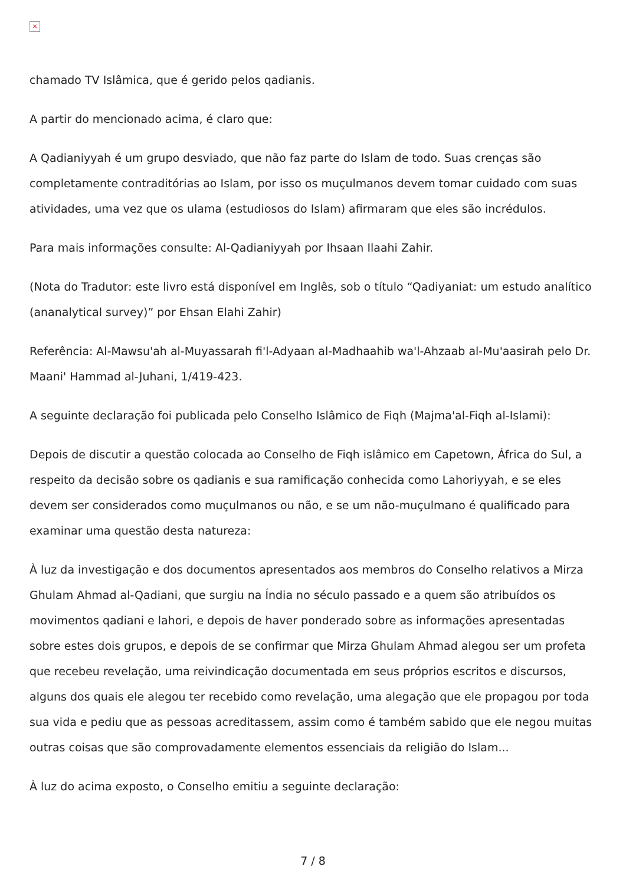×
chamado TV Islâmica, que é gerido pelos qadianis.
A partir do mencionado acima, é claro que:
A Qadianiyyah é um grupo desviado, que não faz parte do Islam de todo. Suas crenças são completamente contraditórias ao Islam, por isso os muçulmanos devem tomar cuidado com suas atividades, uma vez que os ulama (estudiosos do Islam) afirmaram que eles são incrédulos.
Para mais informações consulte: Al-Qadianiyyah por Ihsaan Ilaahi Zahir.
(Nota do Tradutor: este livro está disponível em Inglês, sob o título “Qadiyaniat: um estudo analítico (ananalytical survey)” por Ehsan Elahi Zahir)
Referência: Al-Mawsu'ah al-Muyassarah fi'l-Adyaan al-Madhaahib wa'l-Ahzaab al-Mu'aasirah pelo Dr. Maani' Hammad al-Juhani, 1/419-423.
A seguinte declaração foi publicada pelo Conselho Islâmico de Fiqh (Majma'al-Fiqh al-Islami):
Depois de discutir a questão colocada ao Conselho de Fiqh islâmico em Capetown, África do Sul, a respeito da decisão sobre os qadianis e sua ramificação conhecida como Lahoriyyah, e se eles devem ser considerados como muçulmanos ou não, e se um não-muçulmano é qualificado para examinar uma questão desta natureza:
À luz da investigação e dos documentos apresentados aos membros do Conselho relativos a Mirza Ghulam Ahmad al-Qadiani, que surgiu na Índia no século passado e a quem são atribuídos os movimentos qadiani e lahori, e depois de haver ponderado sobre as informações apresentadas sobre estes dois grupos, e depois de se confirmar que Mirza Ghulam Ahmad alegou ser um profeta que recebeu revelação, uma reivindicação documentada em seus próprios escritos e discursos, alguns dos quais ele alegou ter recebido como revelação, uma alegação que ele propagou por toda sua vida e pediu que as pessoas acreditassem, assim como é também sabido que ele negou muitas outras coisas que são comprovadamente elementos essenciais da religião do Islam...
À luz do acima exposto, o Conselho emitiu a seguinte declaração:
7 / 8